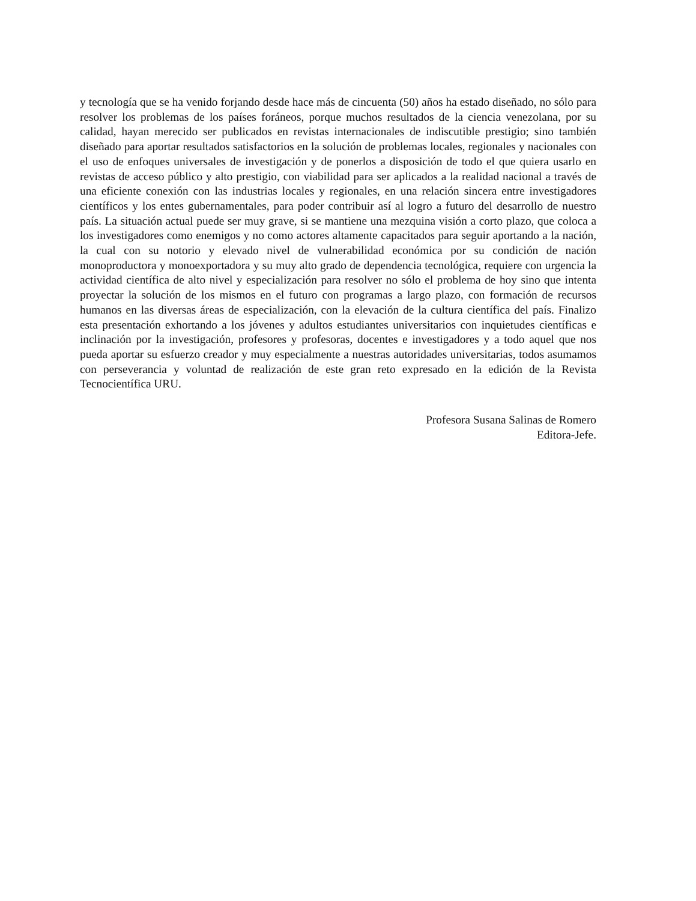y tecnología que se ha venido forjando desde hace más de cincuenta (50) años ha estado diseñado, no sólo para resolver los problemas de los países foráneos, porque muchos resultados de la ciencia venezolana, por su calidad, hayan merecido ser publicados en revistas internacionales de indiscutible prestigio; sino también diseñado para aportar resultados satisfactorios en la solución de problemas locales, regionales y nacionales con el uso de enfoques universales de investigación y de ponerlos a disposición de todo el que quiera usarlo en revistas de acceso público y alto prestigio, con viabilidad para ser aplicados a la realidad nacional a través de una eficiente conexión con las industrias locales y regionales, en una relación sincera entre investigadores científicos y los entes gubernamentales, para poder contribuir así al logro a futuro del desarrollo de nuestro país. La situación actual puede ser muy grave, si se mantiene una mezquina visión a corto plazo, que coloca a los investigadores como enemigos y no como actores altamente capacitados para seguir aportando a la nación, la cual con su notorio y elevado nivel de vulnerabilidad económica por su condición de nación monoproductora y monoexportadora y su muy alto grado de dependencia tecnológica, requiere con urgencia la actividad científica de alto nivel y especialización para resolver no sólo el problema de hoy sino que intenta proyectar la solución de los mismos en el futuro con programas a largo plazo, con formación de recursos humanos en las diversas áreas de especialización, con la elevación de la cultura científica del país. Finalizo esta presentación exhortando a los jóvenes y adultos estudiantes universitarios con inquietudes científicas e inclinación por la investigación, profesores y profesoras, docentes e investigadores y a todo aquel que nos pueda aportar su esfuerzo creador y muy especialmente a nuestras autoridades universitarias, todos asumamos con perseverancia y voluntad de realización de este gran reto expresado en la edición de la Revista Tecnocientífica URU.
Profesora Susana Salinas de Romero
Editora-Jefe.